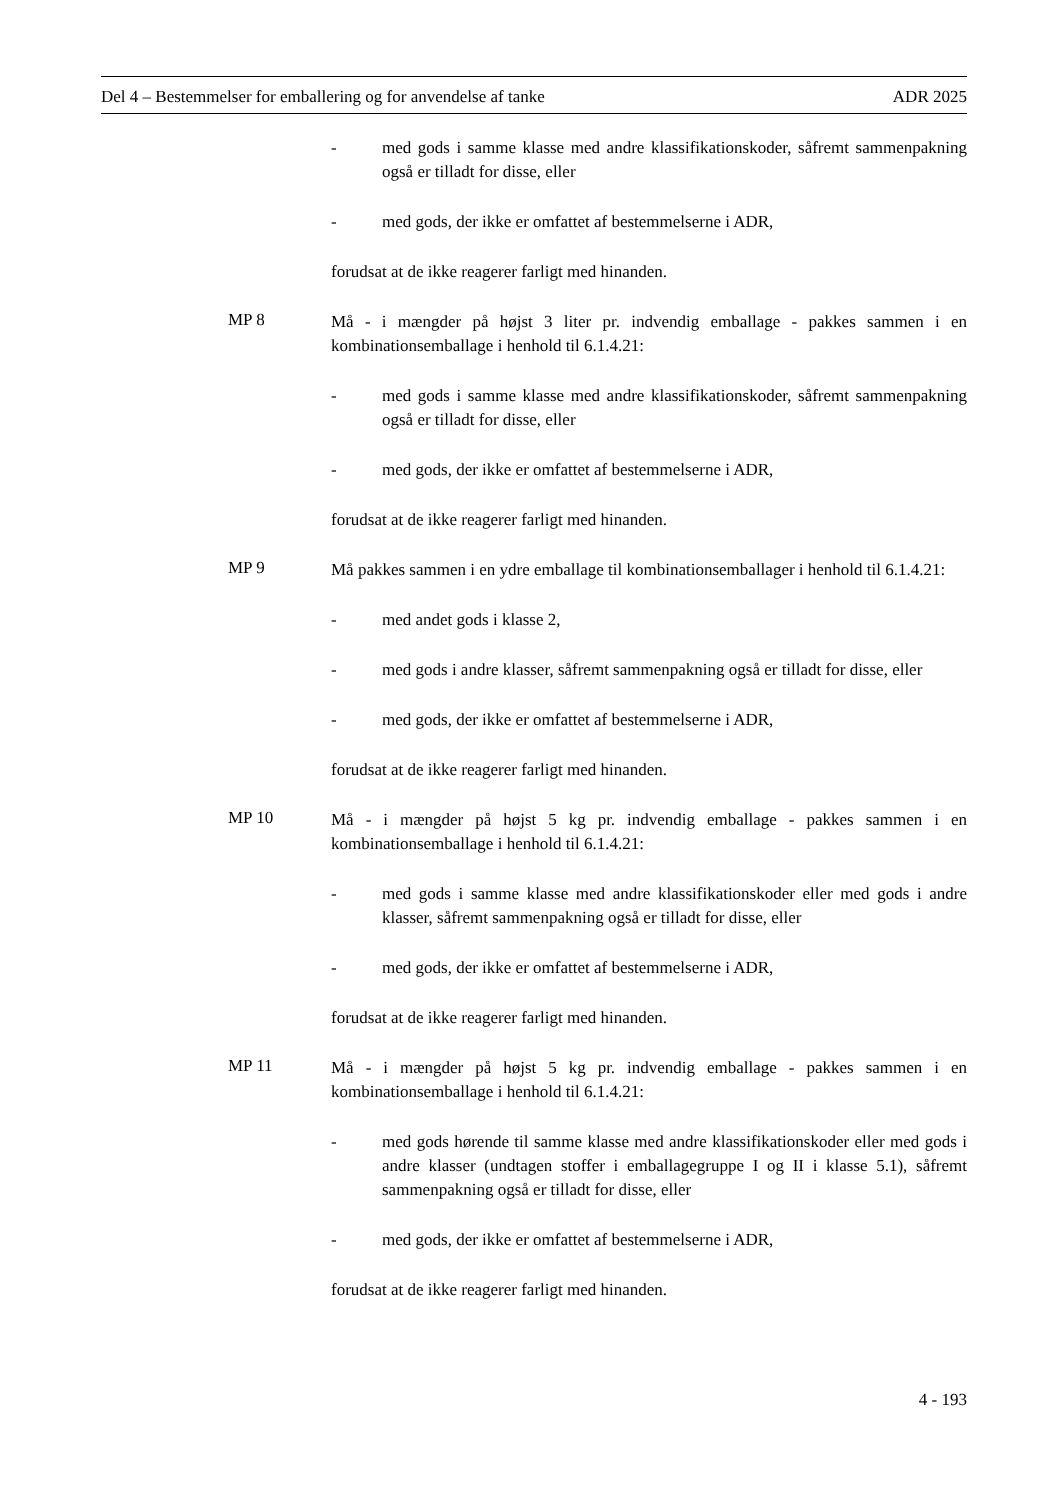Del 4 – Bestemmelser for emballering og for anvendelse af tanke ADR 2025
- med gods i samme klasse med andre klassifikationskoder, såfremt sammenpakning også er tilladt for disse, eller
- med gods, der ikke er omfattet af bestemmelserne i ADR,
forudsat at de ikke reagerer farligt med hinanden.
MP 8
Må - i mængder på højst 3 liter pr. indvendig emballage - pakkes sammen i en kombinationsemballage i henhold til 6.1.4.21:
- med gods i samme klasse med andre klassifikationskoder, såfremt sammenpakning også er tilladt for disse, eller
- med gods, der ikke er omfattet af bestemmelserne i ADR,
forudsat at de ikke reagerer farligt med hinanden.
MP 9
Må pakkes sammen i en ydre emballage til kombinationsemballager i henhold til 6.1.4.21:
- med andet gods i klasse 2,
- med gods i andre klasser, såfremt sammenpakning også er tilladt for disse, eller
- med gods, der ikke er omfattet af bestemmelserne i ADR,
forudsat at de ikke reagerer farligt med hinanden.
MP 10
Må - i mængder på højst 5 kg pr. indvendig emballage - pakkes sammen i en kombinationsemballage i henhold til 6.1.4.21:
- med gods i samme klasse med andre klassifikationskoder eller med gods i andre klasser, såfremt sammenpakning også er tilladt for disse, eller
- med gods, der ikke er omfattet af bestemmelserne i ADR,
forudsat at de ikke reagerer farligt med hinanden.
MP 11
Må - i mængder på højst 5 kg pr. indvendig emballage - pakkes sammen i en kombinationsemballage i henhold til 6.1.4.21:
- med gods hørende til samme klasse med andre klassifikationskoder eller med gods i andre klasser (undtagen stoffer i emballagegruppe I og II i klasse 5.1), såfremt sammenpakning også er tilladt for disse, eller
- med gods, der ikke er omfattet af bestemmelserne i ADR,
forudsat at de ikke reagerer farligt med hinanden.
4 - 193